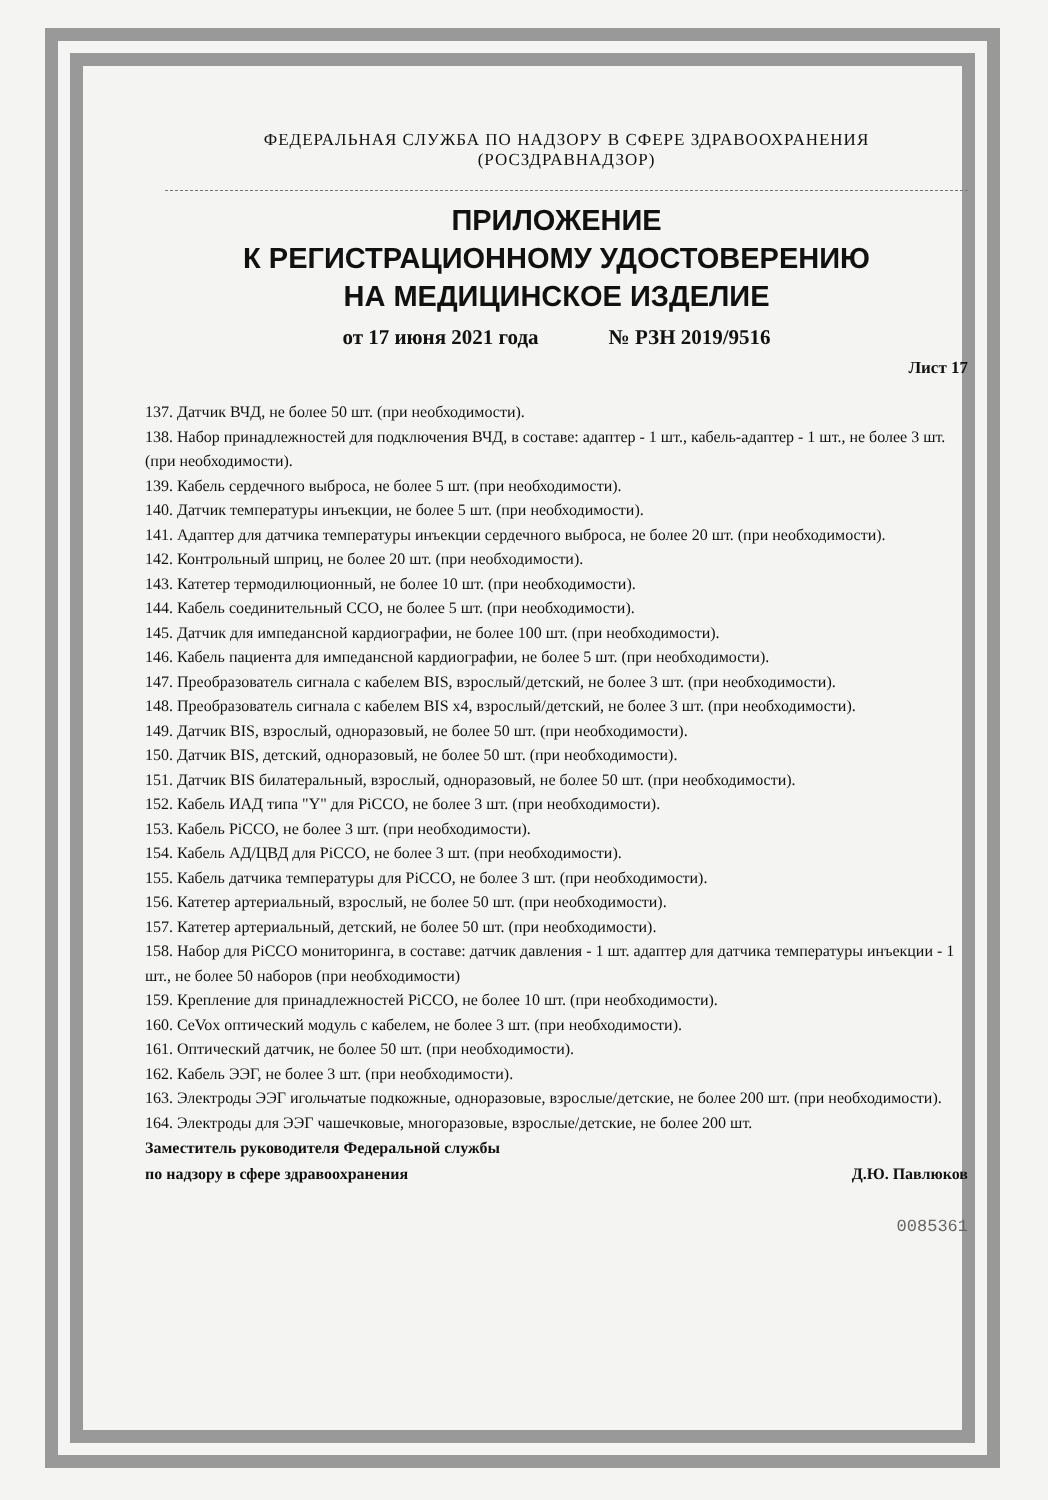ФЕДЕРАЛЬНАЯ СЛУЖБА ПО НАДЗОРУ В СФЕРЕ ЗДРАВООХРАНЕНИЯ
(РОСЗДРАВНАДЗОР)
ПРИЛОЖЕНИЕ
К РЕГИСТРАЦИОННОМУ УДОСТОВЕРЕНИЮ
НА МЕДИЦИНСКОЕ ИЗДЕЛИЕ
от 17 июня 2021 года № РЗН 2019/9516
Лист 17
137. Датчик ВЧД, не более 50 шт. (при необходимости).
138. Набор принадлежностей для подключения ВЧД, в составе: адаптер - 1 шт., кабель-адаптер - 1 шт., не более 3 шт. (при необходимости).
139. Кабель сердечного выброса, не более 5 шт. (при необходимости).
140. Датчик температуры инъекции, не более 5 шт. (при необходимости).
141. Адаптер для датчика температуры инъекции сердечного выброса, не более 20 шт. (при необходимости).
142. Контрольный шприц, не более 20 шт. (при необходимости).
143. Катетер термодилюционный, не более 10 шт. (при необходимости).
144. Кабель соединительный ССО, не более 5 шт. (при необходимости).
145. Датчик для импедансной кардиографии, не более 100 шт. (при необходимости).
146. Кабель пациента для импедансной кардиографии, не более 5 шт. (при необходимости).
147. Преобразователь сигнала с кабелем BIS, взрослый/детский, не более 3 шт. (при необходимости).
148. Преобразователь сигнала с кабелем BIS x4, взрослый/детский, не более 3 шт. (при необходимости).
149. Датчик BIS, взрослый, одноразовый, не более 50 шт. (при необходимости).
150. Датчик BIS, детский, одноразовый, не более 50 шт. (при необходимости).
151. Датчик BIS билатеральный, взрослый, одноразовый, не более 50 шт. (при необходимости).
152. Кабель ИАД типа "Y" для PiCCO, не более 3 шт. (при необходимости).
153. Кабель PiCCO, не более 3 шт. (при необходимости).
154. Кабель АД/ЦВД для PiCCO, не более 3 шт. (при необходимости).
155. Кабель датчика температуры для PiCCO, не более 3 шт. (при необходимости).
156. Катетер артериальный, взрослый, не более 50 шт. (при необходимости).
157. Катетер артериальный, детский, не более 50 шт. (при необходимости).
158. Набор для PiCCO мониторинга, в составе: датчик давления - 1 шт. адаптер для датчика температуры инъекции - 1 шт., не более 50 наборов (при необходимости)
159. Крепление для принадлежностей PiCCO, не более 10 шт. (при необходимости).
160. CeVox оптический модуль с кабелем, не более 3 шт. (при необходимости).
161. Оптический датчик, не более 50 шт. (при необходимости).
162. Кабель ЭЭГ, не более 3 шт. (при необходимости).
163. Электроды ЭЭГ игольчатые подкожные, одноразовые, взрослые/детские, не более 200 шт. (при необходимости).
164. Электроды для ЭЭГ чашечковые, многоразовые, взрослые/детские, не более 200 шт.
Заместитель руководителя Федеральной службы
по надзору в сфере здравоохранения Д.Ю. Павлюков
0085361